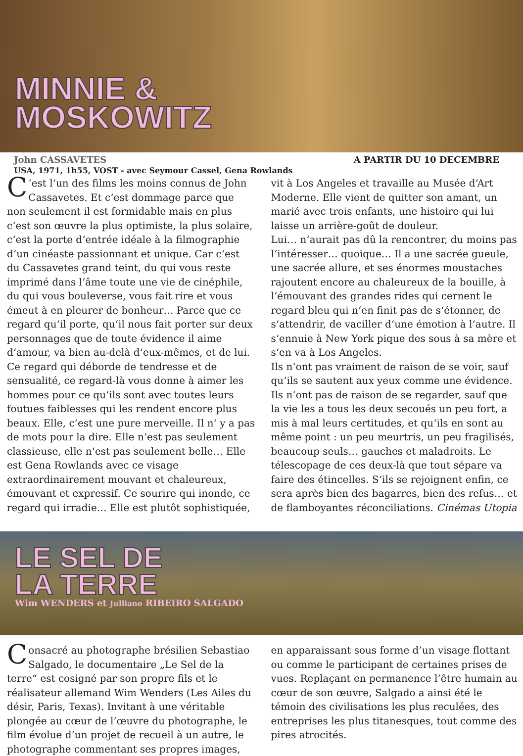MINNIE &
MOSKOWITZ
John CASSAVETES A PARTIR DU 10 DECEMBRE
USA, 1971, 1h55, VOST - avec Seymour Cassel, Gena Rowlands
C ‘est l‘un des films les moins connus de John Cassavetes. Et c‘est dommage parce que non seulement il est formidable mais en plus c‘est son œuvre la plus optimiste, la plus solaire, c‘est la porte d‘entrée idéale à la filmographie d‘un cinéaste passionnant et unique. Car c‘est du Cassavetes grand teint, du qui vous reste imprimé dans l‘âme toute une vie de cinéphile, du qui vous bouleverse, vous fait rire et vous émeut à en pleurer de bonheur… Parce que ce regard qu‘il porte, qu‘il nous fait porter sur deux personnages que de toute évidence il aime d‘amour, va bien au-delà d‘eux-mêmes, et de lui. Ce regard qui déborde de tendresse et de sensualité, ce regard-là vous donne à aimer les hommes pour ce qu‘ils sont avec toutes leurs foutues faiblesses qui les rendent encore plus beaux. Elle, c‘est une pure merveille. Il n‘ y a pas de mots pour la dire. Elle n‘est pas seulement classieuse, elle n‘est pas seulement belle… Elle est Gena Rowlands avec ce visage extraordinairement mouvant et chaleureux, émouvant et expressif. Ce sourire qui inonde, ce regard qui irradie… Elle est plutôt sophistiquée, vit à Los Angeles et travaille au Musée d‘Art Moderne. Elle vient de quitter son amant, un marié avec trois enfants, une histoire qui lui laisse un arrière-goût de douleur.
Lui… n‘aurait pas dû la rencontrer, du moins pas l‘intéresser… quoique… Il a une sacrée gueule, une sacrée allure, et ses énormes moustaches rajoutent encore au chaleureux de la bouille, à l‘émouvant des grandes rides qui cernent le regard bleu qui n‘en finit pas de s‘étonner, de s‘attendrir, de vaciller d‘une émotion à l‘autre. Il s‘ennuie à New York pique des sous à sa mère et s‘en va à Los Angeles.
Ils n‘ont pas vraiment de raison de se voir, sauf qu‘ils se sautent aux yeux comme une évidence. Ils n‘ont pas de raison de se regarder, sauf que la vie les a tous les deux secoués un peu fort, a mis à mal leurs certitudes, et qu‘ils en sont au même point : un peu meurtris, un peu fragilisés, beaucoup seuls… gauches et maladroits. Le télescopage de ces deux-là que tout sépare va faire des étincelles. S‘ils se rejoignent enfin, ce sera après bien des bagarres, bien des refus… et de flamboyantes réconciliations. Cinémas Utopia
LE SEL DE
LA TERRE
Wim WENDERS et Julliano RIBEIRO SALGADO
Consacré au photographe brésilien Sebastiao Salgado, le documentaire „Le Sel de la terre“ est cosigné par son propre fils et le réalisateur allemand Wim Wenders (Les Ailes du désir, Paris, Texas). Invitant à une véritable plongée au cœur de l’œuvre du photographe, le film évolue d’un projet de recueil à un autre, le photographe commentant ses propres images, en apparaissant sous forme d’un visage flottant ou comme le participant de certaines prises de vues. Replaçant en permanence l’être humain au cœur de son œuvre, Salgado a ainsi été le témoin des civilisations les plus reculées, des entreprises les plus titanesques, tout comme des pires atrocités.